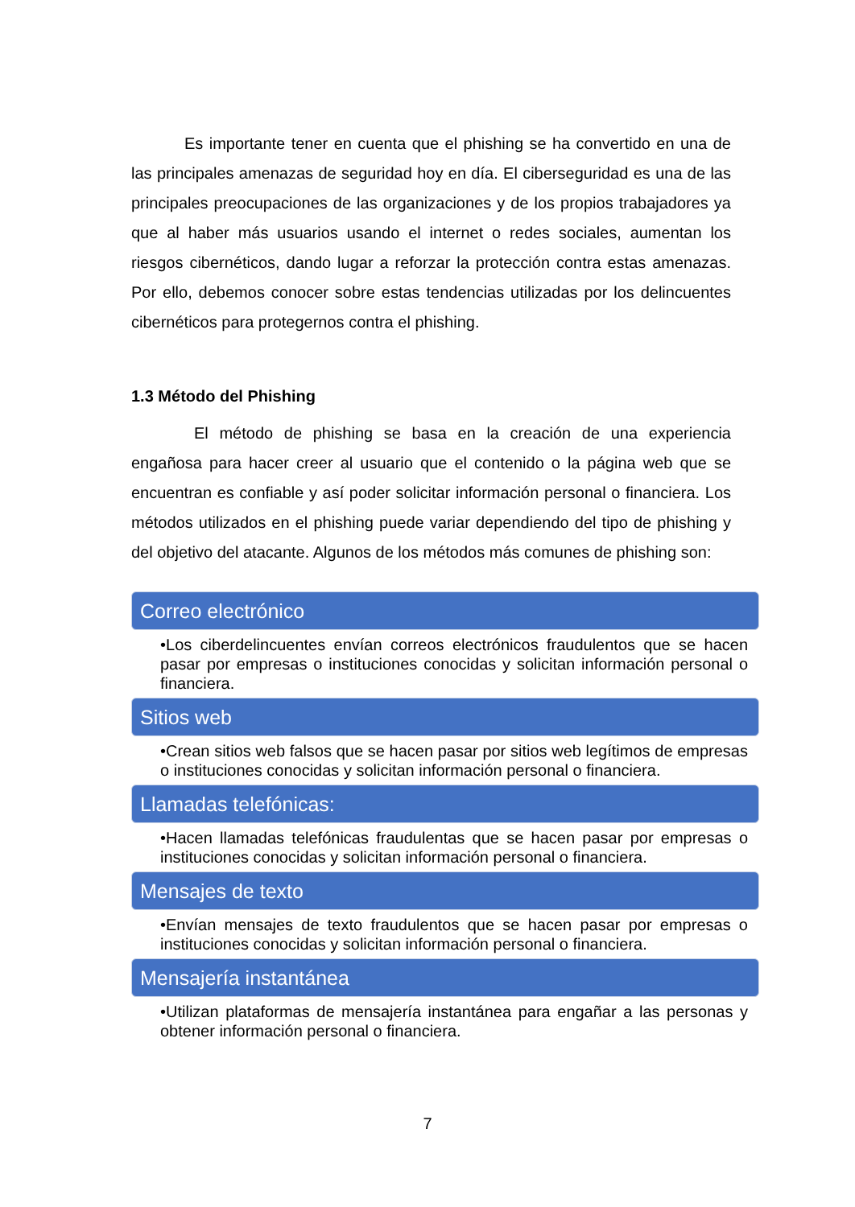Es importante tener en cuenta que el phishing se ha convertido en una de las principales amenazas de seguridad hoy en día. El ciberseguridad es una de las principales preocupaciones de las organizaciones y de los propios trabajadores ya que al haber más usuarios usando el internet o redes sociales, aumentan los riesgos cibernéticos, dando lugar a reforzar la protección contra estas amenazas. Por ello, debemos conocer sobre estas tendencias utilizadas por los delincuentes cibernéticos para protegernos contra el phishing.
1.3 Método del Phishing
El método de phishing se basa en la creación de una experiencia engañosa para hacer creer al usuario que el contenido o la página web que se encuentran es confiable y así poder solicitar información personal o financiera. Los métodos utilizados en el phishing puede variar dependiendo del tipo de phishing y del objetivo del atacante. Algunos de los métodos más comunes de phishing son:
Correo electrónico
•Los ciberdelincuentes envían correos electrónicos fraudulentos que se hacen pasar por empresas o instituciones conocidas y solicitan información personal o financiera.
Sitios web
•Crean sitios web falsos que se hacen pasar por sitios web legítimos de empresas o instituciones conocidas y solicitan información personal o financiera.
Llamadas telefónicas:
•Hacen llamadas telefónicas fraudulentas que se hacen pasar por empresas o instituciones conocidas y solicitan información personal o financiera.
Mensajes de texto
•Envían mensajes de texto fraudulentos que se hacen pasar por empresas o instituciones conocidas y solicitan información personal o financiera.
Mensajería instantánea
•Utilizan plataformas de mensajería instantánea para engañar a las personas y obtener información personal o financiera.
7